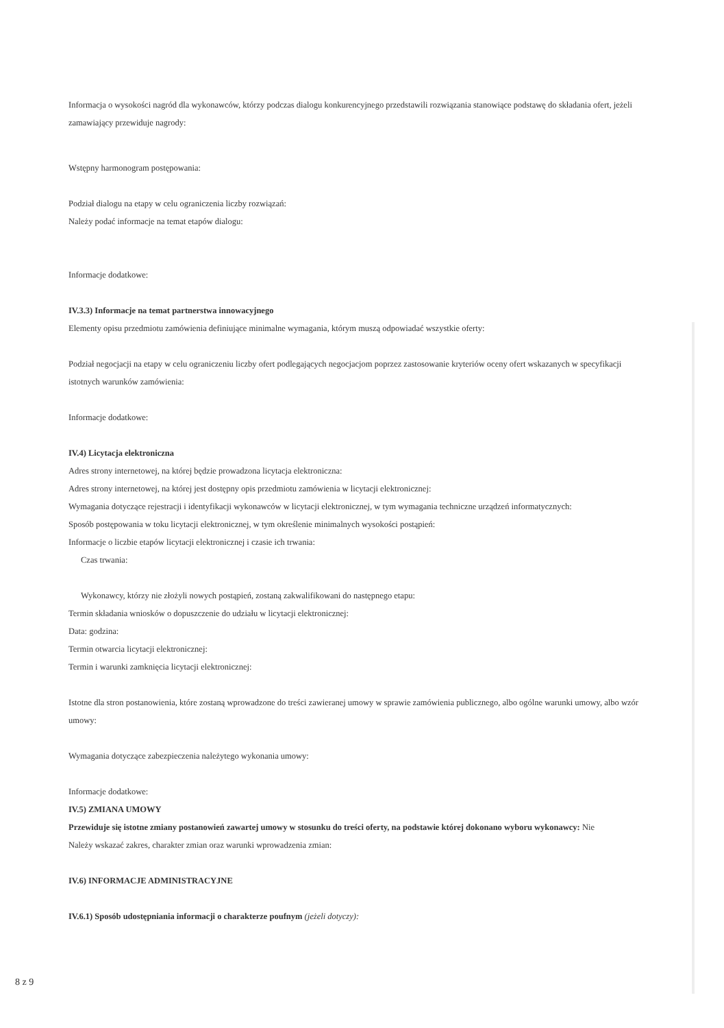Informacja o wysokości nagród dla wykonawców, którzy podczas dialogu konkurencyjnego przedstawili rozwiązania stanowiące podstawę do składania ofert, jeżeli zamawiający przewiduje nagrody:
Wstępny harmonogram postępowania:
Podział dialogu na etapy w celu ograniczenia liczby rozwiązań:
Należy podać informacje na temat etapów dialogu:
Informacje dodatkowe:
IV.3.3) Informacje na temat partnerstwa innowacyjnego
Elementy opisu przedmiotu zamówienia definiujące minimalne wymagania, którym muszą odpowiadać wszystkie oferty:
Podział negocjacji na etapy w celu ograniczeniu liczby ofert podlegających negocjacjom poprzez zastosowanie kryteriów oceny ofert wskazanych w specyfikacji istotnych warunków zamówienia:
Informacje dodatkowe:
IV.4) Licytacja elektroniczna
Adres strony internetowej, na której będzie prowadzona licytacja elektroniczna:
Adres strony internetowej, na której jest dostępny opis przedmiotu zamówienia w licytacji elektronicznej:
Wymagania dotyczące rejestracji i identyfikacji wykonawców w licytacji elektronicznej, w tym wymagania techniczne urządzeń informatycznych:
Sposób postępowania w toku licytacji elektronicznej, w tym określenie minimalnych wysokości postąpień:
Informacje o liczbie etapów licytacji elektronicznej i czasie ich trwania:
Czas trwania:
Wykonawcy, którzy nie złożyli nowych postąpień, zostaną zakwalifikowani do następnego etapu:
Termin składania wniosków o dopuszczenie do udziału w licytacji elektronicznej:
Data: godzina:
Termin otwarcia licytacji elektronicznej:
Termin i warunki zamknięcia licytacji elektronicznej:
Istotne dla stron postanowienia, które zostaną wprowadzone do treści zawieranej umowy w sprawie zamówienia publicznego, albo ogólne warunki umowy, albo wzór umowy:
Wymagania dotyczące zabezpieczenia należytego wykonania umowy:
Informacje dodatkowe:
IV.5) ZMIANA UMOWY
Przewiduje się istotne zmiany postanowień zawartej umowy w stosunku do treści oferty, na podstawie której dokonano wyboru wykonawcy: Nie
Należy wskazać zakres, charakter zmian oraz warunki wprowadzenia zmian:
IV.6) INFORMACJE ADMINISTRACYJNE
IV.6.1) Sposób udostępniania informacji o charakterze poufnym (jeżeli dotyczy):
8 z 9